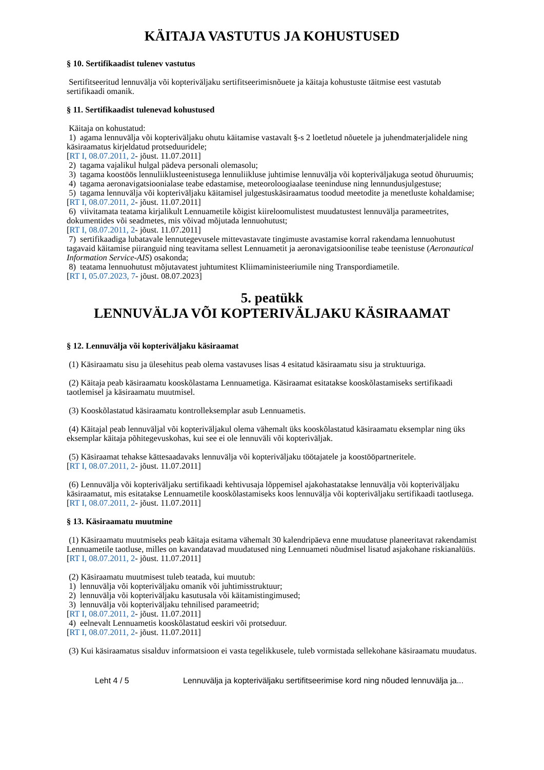KÄITAJA VASTUTUS JA KOHUSTUSED
§ 10. Sertifikaadist tulenev vastutus
Sertifitseeritud lennuvälja või kopteriväljaku sertifitseerimisnõuete ja käitaja kohustuste täitmise eest vastutab sertifikaadi omanik.
§ 11. Sertifikaadist tulenevad kohustused
Käitaja on kohustatud:
1) agama lennuvälja või kopteriväljaku ohutu käitamise vastavalt §-s 2 loetletud nõuetele ja juhendmaterjalidele ning käsiraamatus kirjeldatud protseduuridele;
[RT I, 08.07.2011, 2- jõust. 11.07.2011]
2) tagama vajalikul hulgal pädeva personali olemasolu;
3) tagama koostöös lennuliiklusteenistusega lennuliikluse juhtimise lennuvälja või kopteriväljakuga seotud õhuruumis;
4) tagama aeronavigatsioonialase teabe edastamise, meteoroloogiaalase teeninduse ning lennundusjulgestuse;
5) tagama lennuvälja või kopteriväljaku käitamisel julgestuskäsiraamatus toodud meetodite ja menetluste kohaldamise;
[RT I, 08.07.2011, 2- jõust. 11.07.2011]
6) viivitamata teatama kirjalikult Lennuametile kõigist kiireloomulistest muudatustest lennuvälja parameetrites, dokumentides või seadmetes, mis võivad mõjutada lennuohutust;
[RT I, 08.07.2011, 2- jõust. 11.07.2011]
7) sertifikaadiga lubatavale lennutegevusele mittevastavate tingimuste avastamise korral rakendama lennuohutust tagavaid käitamise piiranguid ning teavitama sellest Lennuametit ja aeronavigatsioonilise teabe teenistuse (Aeronautical Information Service-AIS) osakonda;
8) teatama lennuohutust mõjutavatest juhtumitest Kliimaministeeriumile ning Transpordiametile.
[RT I, 05.07.2023, 7- jõust. 08.07.2023]
5. peatükk
LENNUVÄLJA VÕI KOPTERIVÄLJAKU KÄSIRAAMAT
§ 12. Lennuvälja või kopteriväljaku käsiraamat
(1) Käsiraamatu sisu ja ülesehitus peab olema vastavuses lisas 4 esitatud käsiraamatu sisu ja struktuuriga.
(2) Käitaja peab käsiraamatu kooskõlastama Lennuametiga. Käsiraamat esitatakse kooskõlastamiseks sertifikaadi taotlemisel ja käsiraamatu muutmisel.
(3) Kooskõlastatud käsiraamatu kontrolleksemplar asub Lennuametis.
(4) Käitajal peab lennuväljal või kopteriväljakul olema vähemalt üks kooskõlastatud käsiraamatu eksemplar ning üks eksemplar käitaja põhitegevuskohas, kui see ei ole lennuväli või kopteriväljak.
(5) Käsiraamat tehakse kättesaadavaks lennuvälja või kopteriväljaku töötajatele ja koostööpartneritele.
[RT I, 08.07.2011, 2- jõust. 11.07.2011]
(6) Lennuvälja või kopteriväljaku sertifikaadi kehtivusaja lõppemisel ajakohastatakse lennuvälja või kopteriväljaku käsiraamatut, mis esitatakse Lennuametile kooskõlastamiseks koos lennuvälja või kopteriväljaku sertifikaadi taotlusega.
[RT I, 08.07.2011, 2- jõust. 11.07.2011]
§ 13. Käsiraamatu muutmine
(1) Käsiraamatu muutmiseks peab käitaja esitama vähemalt 30 kalendripäeva enne muudatuse planeeritavat rakendamist Lennuametile taotluse, milles on kavandatavad muudatused ning Lennuameti nõudmisel lisatud asjakohane riskianalüüs.
[RT I, 08.07.2011, 2- jõust. 11.07.2011]
(2) Käsiraamatu muutmisest tuleb teatada, kui muutub:
1) lennuvälja või kopteriväljaku omanik või juhtimisstruktuur;
2) lennuvälja või kopteriväljaku kasutusala või käitamistingimused;
3) lennuvälja või kopteriväljaku tehnilised parameetrid;
[RT I, 08.07.2011, 2- jõust. 11.07.2011]
4) eelnevalt Lennuametis kooskõlastatud eeskiri või protseduur.
[RT I, 08.07.2011, 2- jõust. 11.07.2011]
(3) Kui käsiraamatus sisalduv informatsioon ei vasta tegelikkusele, tuleb vormistada sellekohane käsiraamatu muudatus.
Leht 4 / 5 Lennuvälja ja kopteriväljaku sertifitseerimise kord ning nõuded lennuvälja ja...